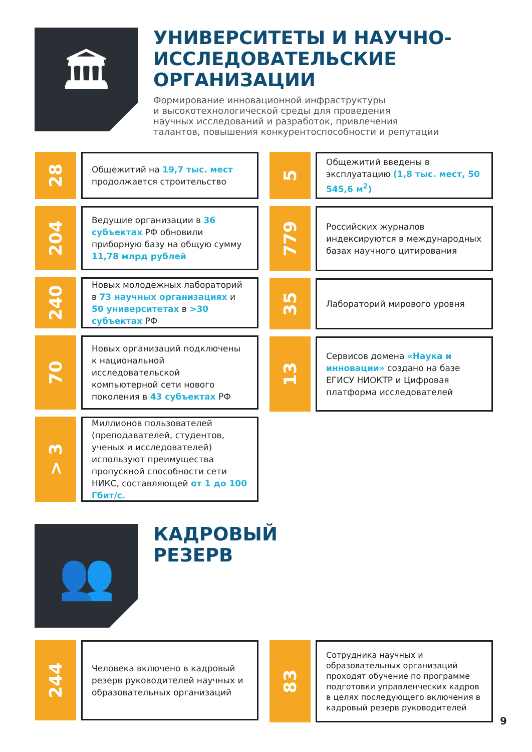🏛
УНИВЕРСИТЕТЫ И НАУЧНО-
ИССЛЕДОВАТЕЛЬСКИЕ
ОРГАНИЗАЦИИ
Формирование инновационной инфраструктуры
и высокотехнологической среды для проведения
научных исследований и разработок, привлечения
талантов, повышения конкурентоспособности и репутации
28
Общежитий на 19,7 тыс. мест продолжается строительство
204
Ведущие организации в 36 субъектах РФ обновили приборную базу на общую сумму 11,78 млрд рублей
240
Новых молодежных лабораторий в 73 научных организациях и 50 университетах в >30 субъектах РФ
70
Новых организаций подключены к национальной исследовательской компьютерной сети нового поколения в 43 субъектах РФ
> 3
Миллионов пользователей (преподавателей, студентов, ученых и исследователей) используют преимущества пропускной способности сети НИКС, составляющей от 1 до 100 Гбит/с.
5
Общежитий введены в эксплуатацию (1,8 тыс. мест, 50 545,6 м<sup>2</sup>)
779
Российских журналов индексируются в международных базах научного цитирования
35
Лабораторий мирового уровня
13
Сервисов домена «Наука и инновации» создано на базе ЕГИСУ НИОКТР и Цифровая платформа исследователей
👥
КАДРОВЫЙ
РЕЗЕРВ
244
Человека включено в кадровый резерв руководителей научных и образовательных организаций
83
Сотрудника научных и образовательных организаций проходят обучение по программе подготовки управленческих кадров в целях последующего включения в кадровый резерв руководителей
9